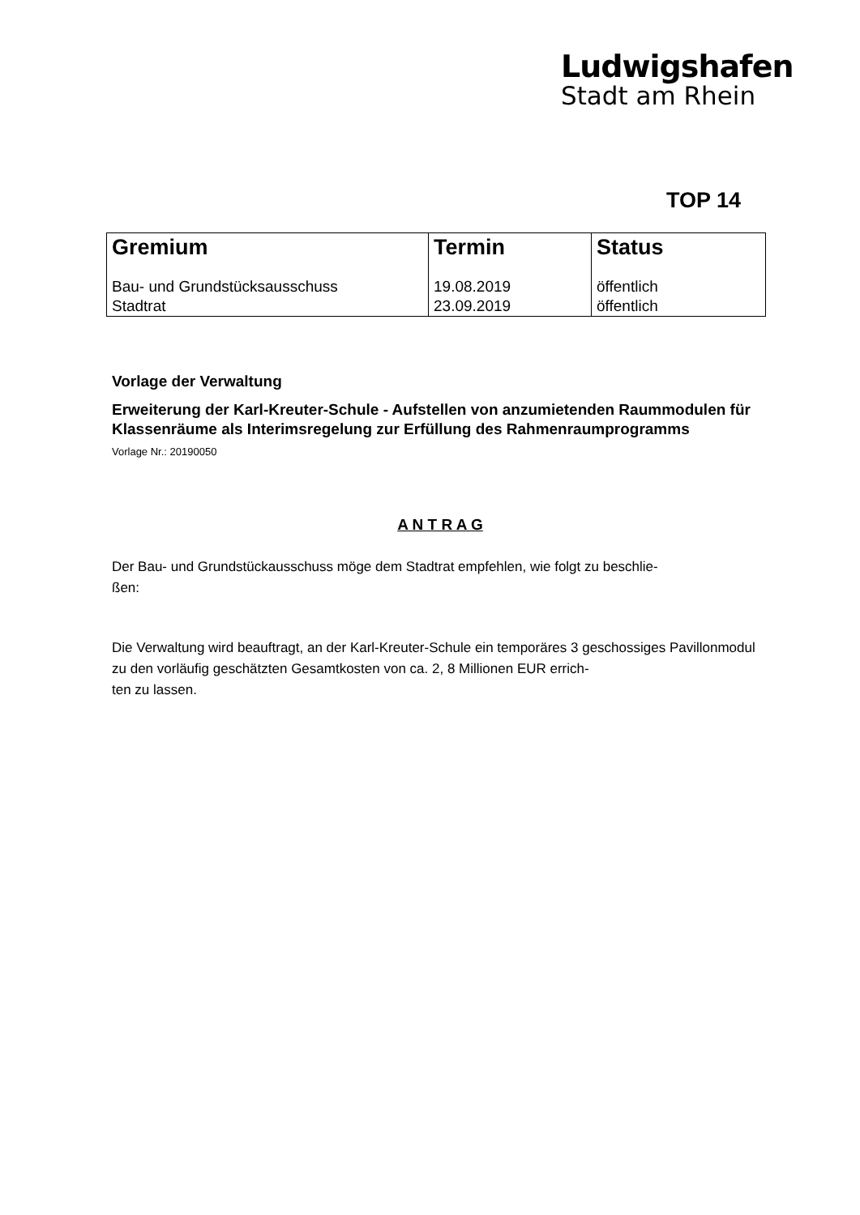Ludwigshafen
Stadt am Rhein
TOP 14
| Gremium | Termin | Status |
| --- | --- | --- |
| Bau- und Grundstücksausschuss Stadtrat | 19.08.2019 23.09.2019 | öffentlich öffentlich |
Vorlage der Verwaltung
Erweiterung der Karl-Kreuter-Schule - Aufstellen von anzumietenden Raummodulen für Klassenräume als Interimsregelung zur Erfüllung des Rahmenraumprogramms
Vorlage Nr.: 20190050
A N T R A G
Der Bau- und Grundstückausschuss möge dem Stadtrat empfehlen, wie folgt zu beschlie-
ßen:
Die Verwaltung wird beauftragt, an der Karl-Kreuter-Schule ein temporäres 3 geschossiges Pavillonmodul zu den vorläufig geschätzten Gesamtkosten von ca. 2, 8 Millionen EUR errich-
ten zu lassen.